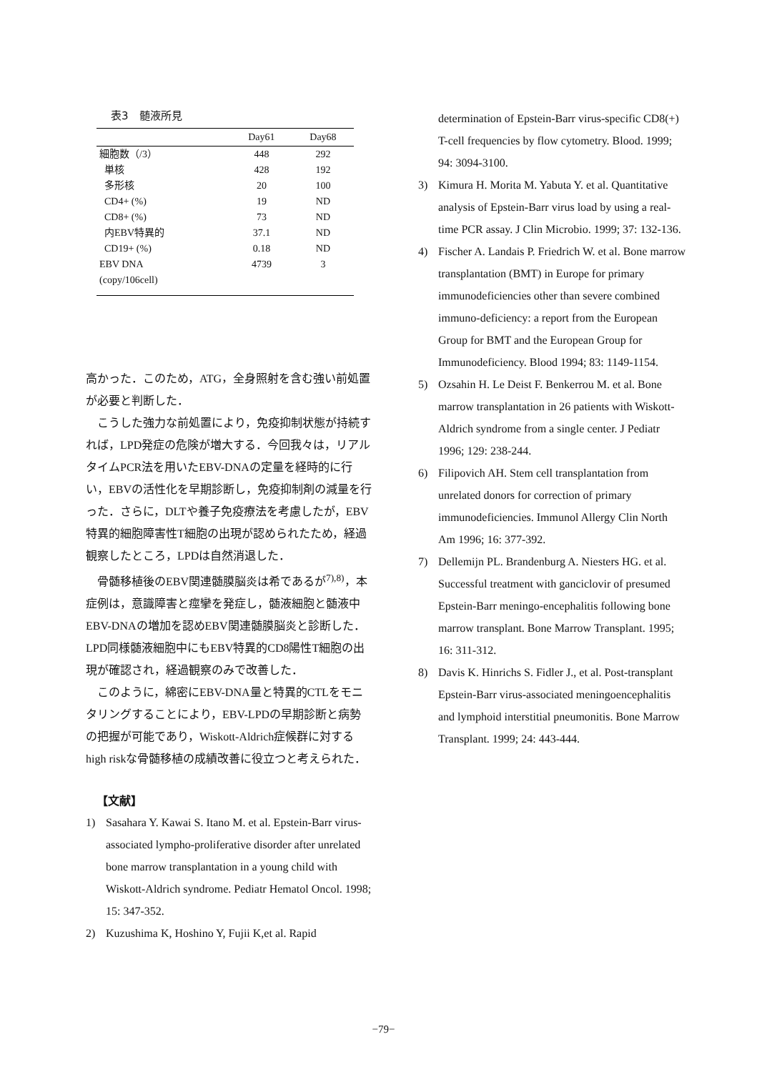表3　髄液所見
| | Day61 | Day68 |
| --- | --- | --- |
| 細胞数（/3） | 448 | 292 |
| 単核 | 428 | 192 |
| 多形核 | 20 | 100 |
| CD4+ (%) | 19 | ND |
| CD8+ (%) | 73 | ND |
| 内EBV特異的 | 37.1 | ND |
| CD19+ (%) | 0.18 | ND |
| EBV DNA | 4739 | 3 |
| (copy/106cell) | | |
高かった．このため，ATG，全身照射を含む強い前処置が必要と判断した．
こうした強力な前処置により，免疫抑制状態が持続すれば，LPD発症の危険が増大する．今回我々は，リアルタイムPCR法を用いたEBV-DNAの定量を経時的に行い，EBVの活性化を早期診断し，免疫抑制剤の減量を行った．さらに，DLTや養子免疫療法を考慮したが，EBV特異的細胞障害性T細胞の出現が認められたため，経過観察したところ，LPDは自然消退した．
骨髄移植後のEBV関連髄膜脳炎は希であるが<sup>7),8)</sup>，本症例は，意識障害と痙攣を発症し，髄液細胞と髄液中EBV-DNAの増加を認めEBV関連髄膜脳炎と診断した．LPD同様髄液細胞中にもEBV特異的CD8陽性T細胞の出現が確認され，経過観察のみで改善した．
このように，綿密にEBV-DNA量と特異的CTLをモニタリングすることにより，EBV-LPDの早期診断と病勢の把握が可能であり，Wiskott-Aldrich症候群に対するhigh riskな骨髄移植の成績改善に役立つと考えられた．
【文献】
1) Sasahara Y. Kawai S. Itano M. et al. Epstein-Barr virus-associated lympho-proliferative disorder after unrelated bone marrow transplantation in a young child with Wiskott-Aldrich syndrome. Pediatr Hematol Oncol. 1998; 15: 347-352.
2) Kuzushima K, Hoshino Y, Fujii K,et al. Rapid
determination of Epstein-Barr virus-specific CD8(+) T-cell frequencies by flow cytometry. Blood. 1999; 94: 3094-3100.
3) Kimura H. Morita M. Yabuta Y. et al. Quantitative analysis of Epstein-Barr virus load by using a real-time PCR assay. J Clin Microbio. 1999; 37: 132-136.
4) Fischer A. Landais P. Friedrich W. et al. Bone marrow transplantation (BMT) in Europe for primary immunodeficiencies other than severe combined immuno-deficiency: a report from the European Group for BMT and the European Group for Immunodeficiency. Blood 1994; 83: 1149-1154.
5) Ozsahin H. Le Deist F. Benkerrou M. et al. Bone marrow transplantation in 26 patients with Wiskott-Aldrich syndrome from a single center. J Pediatr 1996; 129: 238-244.
6) Filipovich AH. Stem cell transplantation from unrelated donors for correction of primary immunodeficiencies. Immunol Allergy Clin North Am 1996; 16: 377-392.
7) Dellemijn PL. Brandenburg A. Niesters HG. et al. Successful treatment with ganciclovir of presumed Epstein-Barr meningo-encephalitis following bone marrow transplant. Bone Marrow Transplant. 1995; 16: 311-312.
8) Davis K. Hinrichs S. Fidler J., et al. Post-transplant Epstein-Barr virus-associated meningoencephalitis and lymphoid interstitial pneumonitis. Bone Marrow Transplant. 1999; 24: 443-444.
−79−